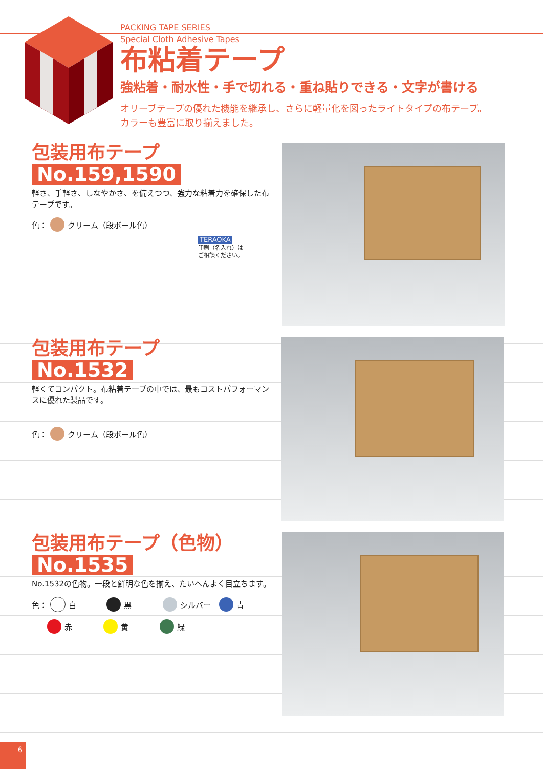PACKING TAPE SERIES
Special Cloth Adhesive Tapes
布粘着テープ
強粘着・耐水性・手で切れる・重ね貼りできる・文字が書ける
オリーブテープの優れた機能を継承し、さらに軽量化を図ったライトタイプの布テープ。
カラーも豊富に取り揃えました。
包装用布テープ
No.159,1590
軽さ、手軽さ、しなやかさ、を備えつつ、強力な粘着力を確保した布テープです。
色： クリーム（段ボール色）
TERAOKA
印刷（名入れ）は
ご相談ください。
包装用布テープ
No.1532
軽くてコンパクト。布粘着テープの中では、最もコストパフォーマンスに優れた製品です。
色： クリーム（段ボール色）
包装用布テープ（色物）
No.1535
No.1532の色物。一段と鮮明な色を揃え、たいへんよく目立ちます。
色： 白 黒 シルバー 青
赤 黄 緑
6